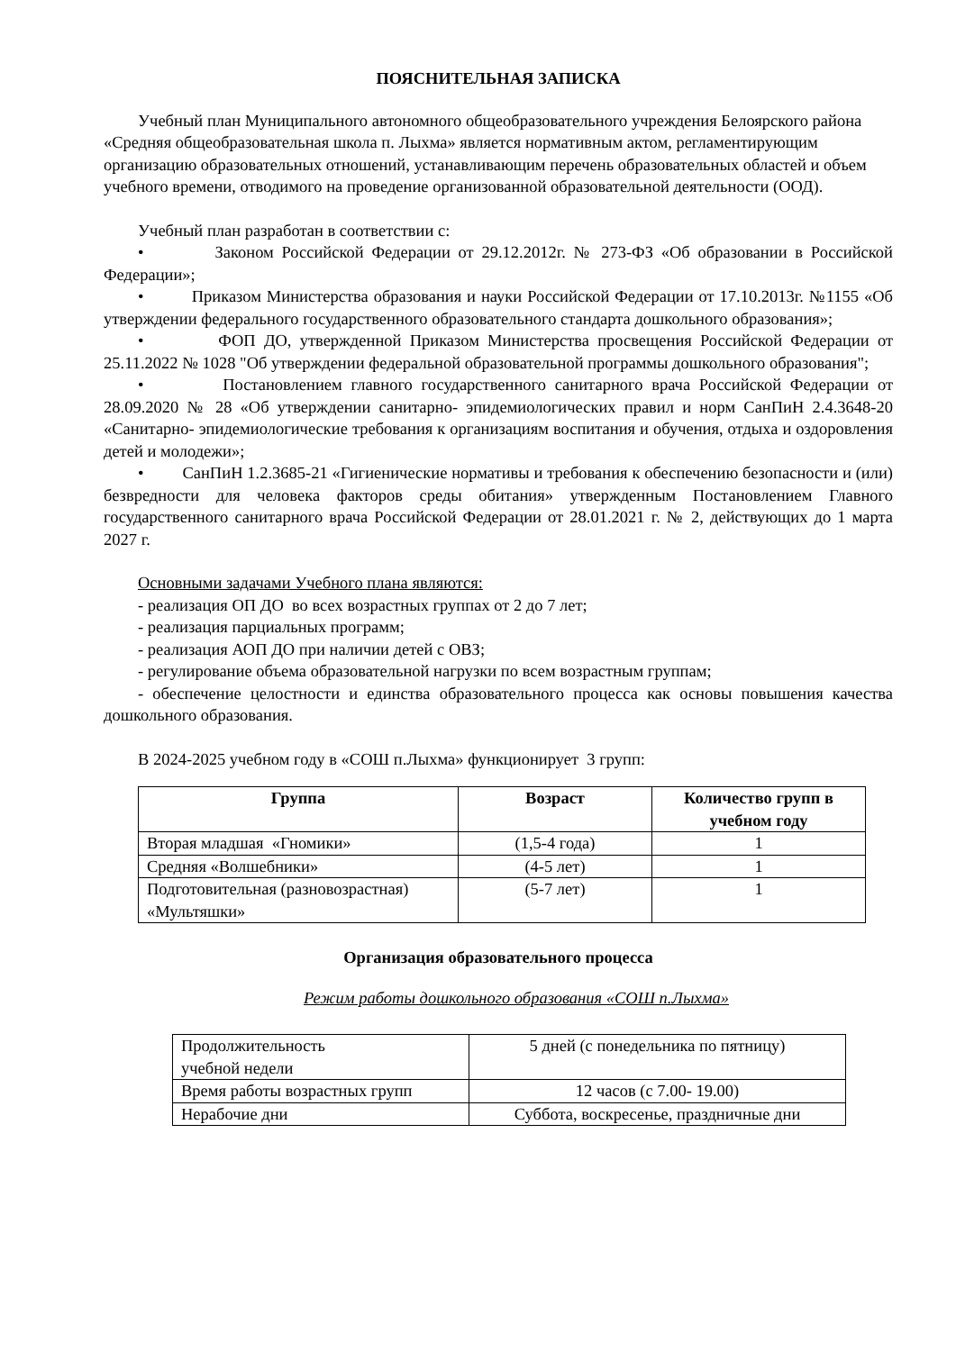ПОЯСНИТЕЛЬНАЯ ЗАПИСКА
Учебный план Муниципального автономного общеобразовательного учреждения Белоярского района «Средняя общеобразовательная школа п. Лыхма» является нормативным актом, регламентирующим организацию образовательных отношений, устанавливающим перечень образовательных областей и объем учебного времени, отводимого на проведение организованной образовательной деятельности (ООД).
Учебный план разработан в соответствии с:
• Законом Российской Федерации от 29.12.2012г. № 273-ФЗ «Об образовании в Российской Федерации»;
• Приказом Министерства образования и науки Российской Федерации от 17.10.2013г. №1155 «Об утверждении федерального государственного образовательного стандарта дошкольного образования»;
• ФОП ДО, утвержденной Приказом Министерства просвещения Российской Федерации от 25.11.2022 № 1028 "Об утверждении федеральной образовательной программы дошкольного образования";
• Постановлением главного государственного санитарного врача Российской Федерации от 28.09.2020 № 28 «Об утверждении санитарно- эпидемиологических правил и норм СанПиН 2.4.3648-20 «Санитарно- эпидемиологические требования к организациям воспитания и обучения, отдыха и оздоровления детей и молодежи»;
• СанПиН 1.2.3685-21 «Гигиенические нормативы и требования к обеспечению безопасности и (или) безвредности для человека факторов среды обитания» утвержденным Постановлением Главного государственного санитарного врача Российской Федерации от 28.01.2021 г. № 2, действующих до 1 марта 2027 г.
Основными задачами Учебного плана являются:
- реализация ОП ДО во всех возрастных группах от 2 до 7 лет;
- реализация парциальных программ;
- реализация АОП ДО при наличии детей с ОВЗ;
- регулирование объема образовательной нагрузки по всем возрастным группам;
- обеспечение целостности и единства образовательного процесса как основы повышения качества дошкольного образования.
В 2024-2025 учебном году в «СОШ п.Лыхма» функционирует 3 групп:
| Группа | Возраст | Количество групп в учебном году |
| --- | --- | --- |
| Вторая младшая «Гномики» | (1,5-4 года) | 1 |
| Средняя «Волшебники» | (4-5 лет) | 1 |
| Подготовительная (разновозрастная) «Мультяшки» | (5-7 лет) | 1 |
Организация образовательного процесса
Режим работы дошкольного образования «СОШ п.Лыхма»
| Продолжительность учебной недели | 5 дней (с понедельника по пятницу) |
| Время работы возрастных групп | 12 часов (с 7.00- 19.00) |
| Нерабочие дни | Суббота, воскресенье, праздничные дни |